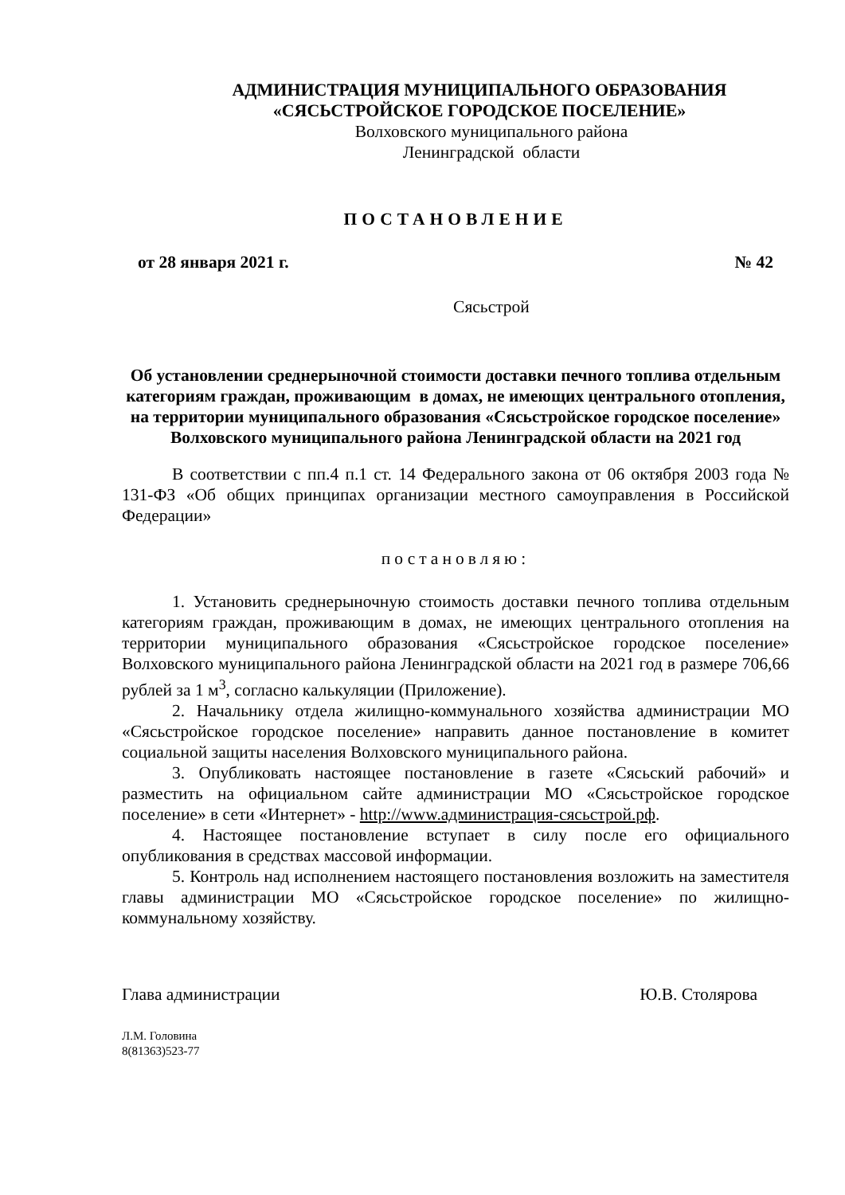АДМИНИСТРАЦИЯ МУНИЦИПАЛЬНОГО ОБРАЗОВАНИЯ
«СЯСЬСТРОЙСКОЕ ГОРОДСКОЕ ПОСЕЛЕНИЕ»
Волховского муниципального района
Ленинградской области
ПОСТАНОВЛЕНИЕ
от 28 января 2021 г. № 42
Сясьстрой
Об установлении среднерыночной стоимости доставки печного топлива отдельным категориям граждан, проживающим в домах, не имеющих центрального отопления, на территории муниципального образования «Сясьстройское городское поселение» Волховского муниципального района Ленинградской области на 2021 год
В соответствии с пп.4 п.1 ст. 14 Федерального закона от 06 октября 2003 года № 131-ФЗ «Об общих принципах организации местного самоуправления в Российской Федерации»
постановляю:
1. Установить среднерыночную стоимость доставки печного топлива отдельным категориям граждан, проживающим в домах, не имеющих центрального отопления на территории муниципального образования «Сясьстройское городское поселение» Волховского муниципального района Ленинградской области на 2021 год в размере 706,66 рублей за 1 м<sup>3</sup>, согласно калькуляции (Приложение).
2. Начальнику отдела жилищно-коммунального хозяйства администрации МО «Сясьстройское городское поселение» направить данное постановление в комитет социальной защиты населения Волховского муниципального района.
3. Опубликовать настоящее постановление в газете «Сясьский рабочий» и разместить на официальном сайте администрации МО «Сясьстройское городское поселение» в сети «Интернет» - http://www.администрация-сясьстрой.рф.
4. Настоящее постановление вступает в силу после его официального опубликования в средствах массовой информации.
5. Контроль над исполнением настоящего постановления возложить на заместителя главы администрации МО «Сясьстройское городское поселение» по жилищно-коммунальному хозяйству.
Глава администрации Ю.В. Столярова
Л.М. Головина
8(81363)523-77